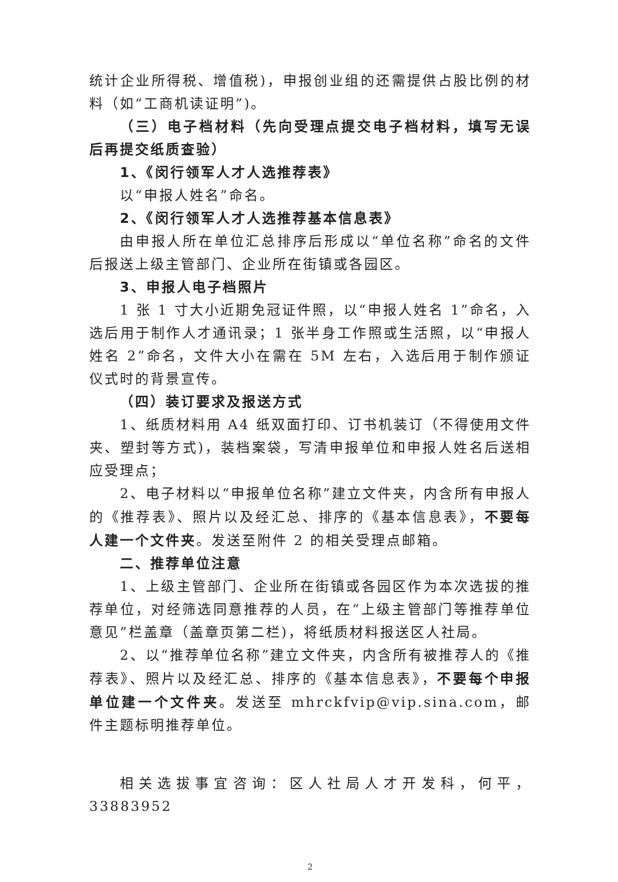统计企业所得税、增值税)，申报创业组的还需提供占股比例的材料（如“工商机读证明”)。
（三）电子档材料（先向受理点提交电子档材料，填写无误后再提交纸质查验）
1、《闵行领军人才人选推荐表》
以“申报人姓名”命名。
2、《闵行领军人才人选推荐基本信息表》
由申报人所在单位汇总排序后形成以“单位名称”命名的文件后报送上级主管部门、企业所在街镇或各园区。
3、申报人电子档照片
1 张 1 寸大小近期免冠证件照，以“申报人姓名 1”命名，入选后用于制作人才通讯录；1 张半身工作照或生活照，以“申报人姓名 2”命名，文件大小在需在 5M 左右，入选后用于制作颁证仪式时的背景宣传。
（四）装订要求及报送方式
1、纸质材料用 A4 纸双面打印、订书机装订（不得使用文件夹、塑封等方式)，装档案袋，写清申报单位和申报人姓名后送相应受理点；
2、电子材料以“申报单位名称”建立文件夹，内含所有申报人的《推荐表》、照片以及经汇总、排序的《基本信息表》，不要每人建一个文件夹。发送至附件 2 的相关受理点邮箱。
二、推荐单位注意
1、上级主管部门、企业所在街镇或各园区作为本次选拔的推荐单位，对经筛选同意推荐的人员，在“上级主管部门等推荐单位意见”栏盖章（盖章页第二栏)，将纸质材料报送区人社局。
2、以“推荐单位名称”建立文件夹，内含所有被推荐人的《推荐表》、照片以及经汇总、排序的《基本信息表》，不要每个申报单位建一个文件夹。发送至 mhrckfvip@vip.sina.com，邮件主题标明推荐单位。
相关选拔事宜咨询：区人社局人才开发科，何平，33883952
2